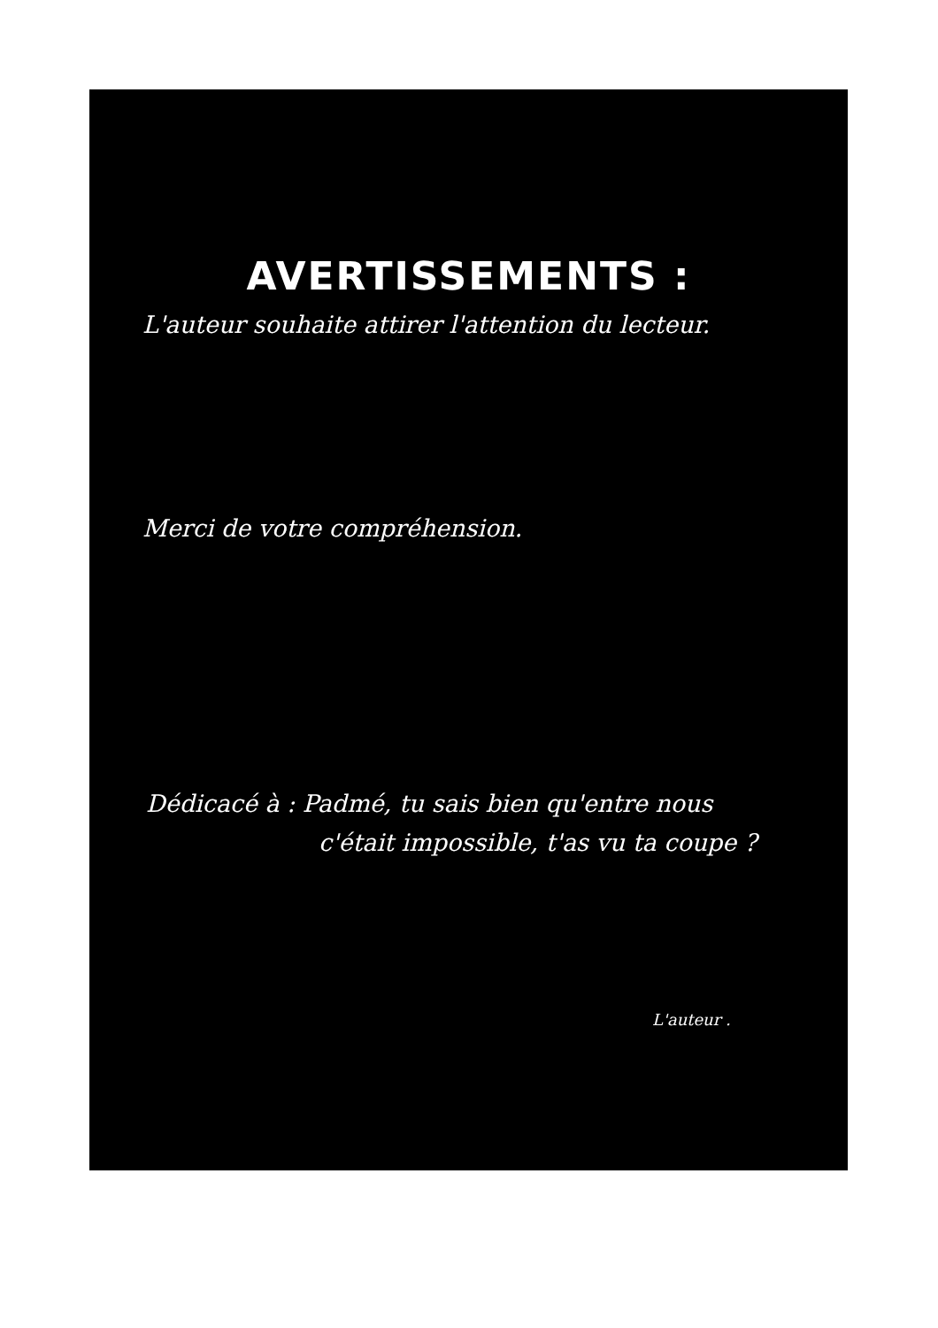AVERTISSEMENTS :
L'auteur souhaite attirer l'attention du lecteur.
Merci de votre compréhension.
Dédicacé à : Padmé, tu sais bien qu'entre nous
c'était impossible, t'as vu ta coupe ?
L'auteur .